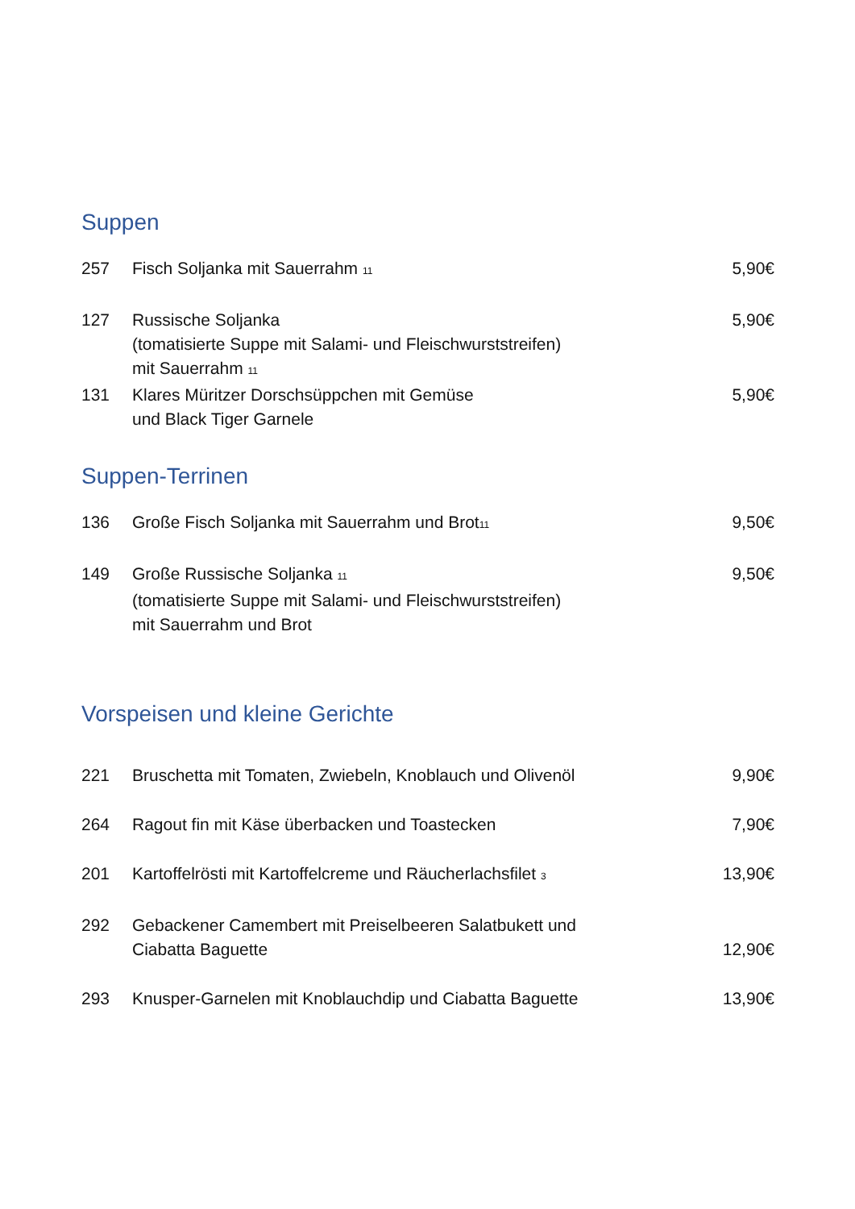Suppen
257 Fisch Soljanka mit Sauerrahm <sub>11</sub> 5,90€
127 Russische Soljanka
(tomatisierte Suppe mit Salami- und Fleischwurststreifen)
mit Sauerrahm <sub>11</sub> 5,90€
131 Klares Müritzer Dorschsüppchen mit Gemüse
und Black Tiger Garnele 5,90€
Suppen-Terrinen
136 Große Fisch Soljanka mit Sauerrahm und Brot<sub>11</sub> 9,50€
149 Große Russische Soljanka <sub>11</sub>
(tomatisierte Suppe mit Salami- und Fleischwurststreifen)
mit Sauerrahm und Brot 9,50€
Vorspeisen und kleine Gerichte
221 Bruschetta mit Tomaten, Zwiebeln, Knoblauch und Olivenöl 9,90€
264 Ragout fin mit Käse überbacken und Toastecken 7,90€
201 Kartoffelrösti mit Kartoffelcreme und Räucherlachsfilet <sub>3</sub> 13,90€
292 Gebackener Camembert mit Preiselbeeren Salatbukett und
Ciabatta Baguette
12,90€
293 Knusper-Garnelen mit Knoblauchdip und Ciabatta Baguette 13,90€